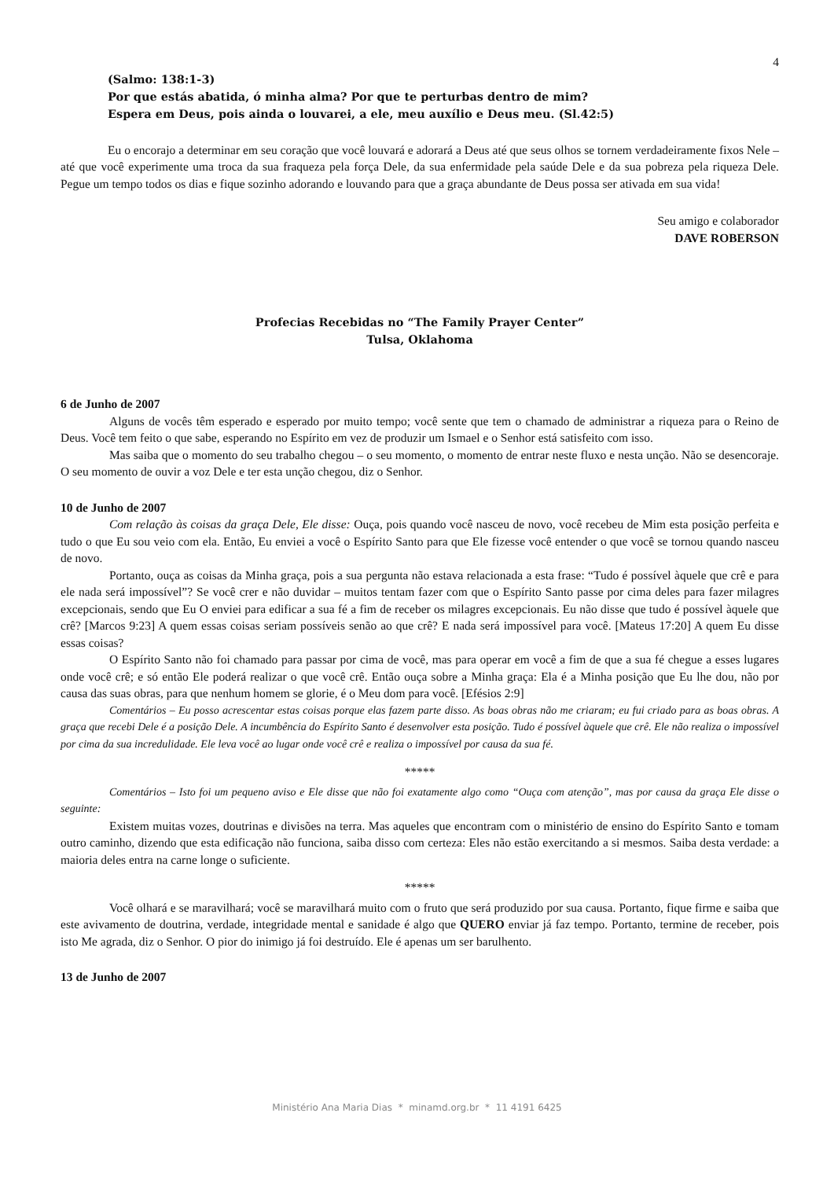4
(Salmo: 138:1-3)
Por que estás abatida, ó minha alma? Por que te perturbas dentro de mim?
Espera em Deus, pois ainda o louvarei, a ele, meu auxílio e Deus meu. (Sl.42:5)
Eu o encorajo a determinar em seu coração que você louvará e adorará a Deus até que seus olhos se tornem verdadeiramente fixos Nele – até que você experimente uma troca da sua fraqueza pela força Dele, da sua enfermidade pela saúde Dele e da sua pobreza pela riqueza Dele. Pegue um tempo todos os dias e fique sozinho adorando e louvando para que a graça abundante de Deus possa ser ativada em sua vida!
Seu amigo e colaborador
DAVE ROBERSON
Profecias Recebidas no “The Family Prayer Center”
Tulsa, Oklahoma
6 de Junho de 2007
Alguns de vocês têm esperado e esperado por muito tempo; você sente que tem o chamado de administrar a riqueza para o Reino de Deus. Você tem feito o que sabe, esperando no Espírito em vez de produzir um Ismael e o Senhor está satisfeito com isso.
Mas saiba que o momento do seu trabalho chegou – o seu momento, o momento de entrar neste fluxo e nesta unção. Não se desencoraje. O seu momento de ouvir a voz Dele e ter esta unção chegou, diz o Senhor.
10 de Junho de 2007
Com relação às coisas da graça Dele, Ele disse: Ouça, pois quando você nasceu de novo, você recebeu de Mim esta posição perfeita e tudo o que Eu sou veio com ela. Então, Eu enviei a você o Espírito Santo para que Ele fizesse você entender o que você se tornou quando nasceu de novo.
Portanto, ouça as coisas da Minha graça, pois a sua pergunta não estava relacionada a esta frase: “Tudo é possível àquele que crê e para ele nada será impossível”? Se você crer e não duvidar – muitos tentam fazer com que o Espírito Santo passe por cima deles para fazer milagres excepcionais, sendo que Eu O enviei para edificar a sua fé a fim de receber os milagres excepcionais. Eu não disse que tudo é possível àquele que crê? [Marcos 9:23] A quem essas coisas seriam possíveis senão ao que crê? E nada será impossível para você. [Mateus 17:20] A quem Eu disse essas coisas?
O Espírito Santo não foi chamado para passar por cima de você, mas para operar em você a fim de que a sua fé chegue a esses lugares onde você crê; e só então Ele poderá realizar o que você crê. Então ouça sobre a Minha graça: Ela é a Minha posição que Eu lhe dou, não por causa das suas obras, para que nenhum homem se glorie, é o Meu dom para você. [Efésios 2:9]
Comentários – Eu posso acrescentar estas coisas porque elas fazem parte disso. As boas obras não me criaram; eu fui criado para as boas obras. A graça que recebi Dele é a posição Dele. A incumbência do Espírito Santo é desenvolver esta posição. Tudo é possível àquele que crê. Ele não realiza o impossível por cima da sua incredulidade. Ele leva você ao lugar onde você crê e realiza o impossível por causa da sua fé.
*****
Comentários – Isto foi um pequeno aviso e Ele disse que não foi exatamente algo como “Ouça com atenção”, mas por causa da graça Ele disse o seguinte:
Existem muitas vozes, doutrinas e divisões na terra. Mas aqueles que encontram com o ministério de ensino do Espírito Santo e tomam outro caminho, dizendo que esta edificação não funciona, saiba disso com certeza: Eles não estão exercitando a si mesmos. Saiba desta verdade: a maioria deles entra na carne longe o suficiente.
*****
Você olhará e se maravilhará; você se maravilhará muito com o fruto que será produzido por sua causa. Portanto, fique firme e saiba que este avivamento de doutrina, verdade, integridade mental e sanidade é algo que QUERO enviar já faz tempo. Portanto, termine de receber, pois isto Me agrada, diz o Senhor. O pior do inimigo já foi destruído. Ele é apenas um ser barulhento.
13 de Junho de 2007
Ministério Ana Maria Dias * minamd.org.br * 11 4191 6425